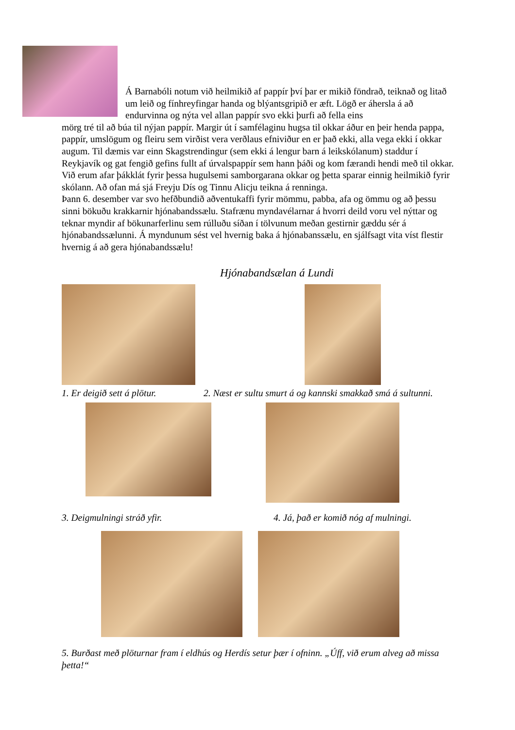Á Barnabóli notum við heilmikið af pappír því þar er mikið föndrað, teiknað og litað um leið og fínhreyfingar handa og blýantsgripið er æft. Lögð er áhersla á að endurvinna og nýta vel allan pappír svo ekki þurfi að fella eins
mörg tré til að búa til nýjan pappír. Margir út í samfélaginu hugsa til okkar áður en þeir henda pappa, pappír, umslögum og fleiru sem virðist vera verðlaus efniviður en er það ekki, alla vega ekki í okkar augum. Til dæmis var einn Skagstrendingur (sem ekki á lengur barn á leikskólanum) staddur í Reykjavík og gat fengið gefins fullt af úrvalspappír sem hann þáði og kom færandi hendi með til okkar. Við erum afar þákklát fyrir þessa hugulsemi samborgarana okkar og þetta sparar einnig heilmikið fyrir skólann. Að ofan má sjá Freyju Dís og Tinnu Alicju teikna á renninga.
Þann 6. desember var svo hefðbundið aðventukaffi fyrir mömmu, pabba, afa og ömmu og að þessu sinni bökuðu krakkarnir hjónabandssælu. Stafrænu myndavélarnar á hvorri deild voru vel nýttar og teknar myndir af bökunarferlinu sem rúlluðu síðan í tölvunum meðan gestirnir gæddu sér á hjónabandssælunni. Á myndunum sést vel hvernig baka á hjónabanssælu, en sjálfsagt vita víst flestir hvernig á að gera hjónabandssælu!
Hjónabandsælan á Lundi
1. Er deigið sett á plötur. 2. Næst er sultu smurt á og kannski smakkað smá á sultunni.
3. Deigmulningi stráð yfir. 4. Já, það er komið nóg af mulningi.
5. Burðast með plöturnar fram í eldhús og Herdís setur þær í ofninn. „Úff, við erum alveg að missa þetta!“